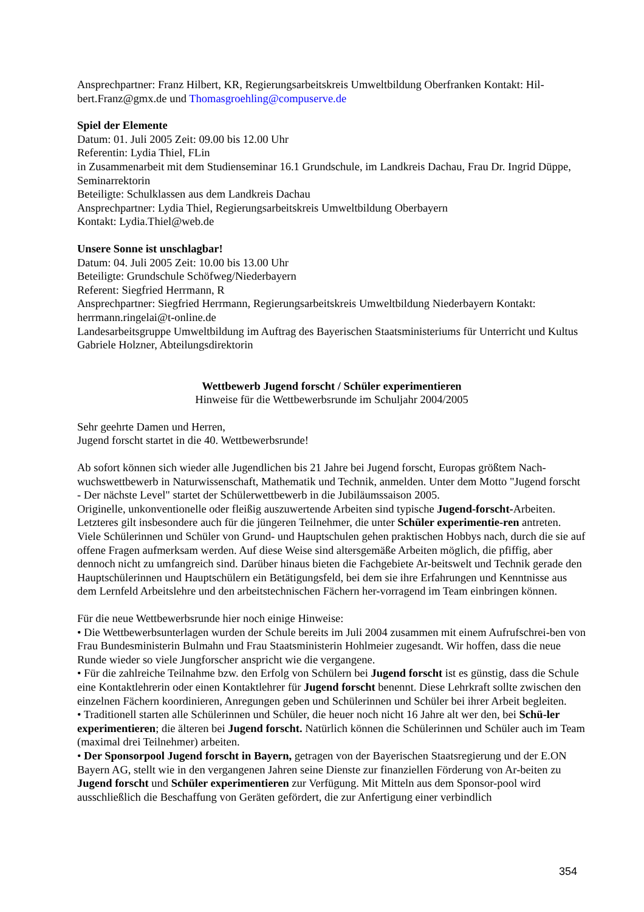Ansprechpartner: Franz Hilbert, KR, Regierungsarbeitskreis Umweltbildung Oberfranken Kontakt: Hil-bert.Franz@gmx.de und Thomasgroehling@compuserve.de
Spiel der Elemente
Datum: 01. Juli 2005 Zeit: 09.00 bis 12.00 Uhr
Referentin: Lydia Thiel, FLin
in Zusammenarbeit mit dem Studienseminar 16.1 Grundschule, im Landkreis Dachau, Frau Dr. Ingrid Düppe, Seminarrektorin
Beteiligte: Schulklassen aus dem Landkreis Dachau
Ansprechpartner: Lydia Thiel, Regierungsarbeitskreis Umweltbildung Oberbayern
Kontakt: Lydia.Thiel@web.de
Unsere Sonne ist unschlagbar!
Datum: 04. Juli 2005 Zeit: 10.00 bis 13.00 Uhr
Beteiligte: Grundschule Schöfweg/Niederbayern
Referent: Siegfried Herrmann, R
Ansprechpartner: Siegfried Herrmann, Regierungsarbeitskreis Umweltbildung Niederbayern Kontakt: herrmann.ringelai@t-online.de
Landesarbeitsgruppe Umweltbildung im Auftrag des Bayerischen Staatsministeriums für Unterricht und Kultus
Gabriele Holzner, Abteilungsdirektorin
Wettbewerb Jugend forscht / Schüler experimentieren
Hinweise für die Wettbewerbsrunde im Schuljahr 2004/2005
Sehr geehrte Damen und Herren,
Jugend forscht startet in die 40. Wettbewerbsrunde!
Ab sofort können sich wieder alle Jugendlichen bis 21 Jahre bei Jugend forscht, Europas größtem Nach-wuchswettbewerb in Naturwissenschaft, Mathematik und Technik, anmelden. Unter dem Motto "Jugend forscht - Der nächste Level" startet der Schülerwettbewerb in die Jubiläumssaison 2005.
Originelle, unkonventionelle oder fleißig auszuwertende Arbeiten sind typische Jugend-forscht-Arbeiten. Letzteres gilt insbesondere auch für die jüngeren Teilnehmer, die unter Schüler experimentie-ren antreten. Viele Schülerinnen und Schüler von Grund- und Hauptschulen gehen praktischen Hobbys nach, durch die sie auf offene Fragen aufmerksam werden. Auf diese Weise sind altersgemäße Arbeiten möglich, die pfiffig, aber dennoch nicht zu umfangreich sind. Darüber hinaus bieten die Fachgebiete Ar-beitswelt und Technik gerade den Hauptschülerinnen und Hauptschülern ein Betätigungsfeld, bei dem sie ihre Erfahrungen und Kenntnisse aus dem Lernfeld Arbeitslehre und den arbeitstechnischen Fächern her-vorragend im Team einbringen können.
Für die neue Wettbewerbsrunde hier noch einige Hinweise:
• Die Wettbewerbsunterlagen wurden der Schule bereits im Juli 2004 zusammen mit einem Aufrufschrei-ben von Frau Bundesministerin Bulmahn und Frau Staatsministerin Hohlmeier zugesandt. Wir hoffen, dass die neue Runde wieder so viele Jungforscher anspricht wie die vergangene.
• Für die zahlreiche Teilnahme bzw. den Erfolg von Schülern bei Jugend forscht ist es günstig, dass die Schule eine Kontaktlehrerin oder einen Kontaktlehrer für Jugend forscht benennt. Diese Lehrkraft sollte zwischen den einzelnen Fächern koordinieren, Anregungen geben und Schülerinnen und Schüler bei ihrer Arbeit begleiten.
• Traditionell starten alle Schülerinnen und Schüler, die heuer noch nicht 16 Jahre alt wer den, bei Schü-ler experimentieren; die älteren bei Jugend forscht. Natürlich können die Schülerinnen und Schüler auch im Team (maximal drei Teilnehmer) arbeiten.
• Der Sponsorpool Jugend forscht in Bayern, getragen von der Bayerischen Staatsregierung und der E.ON Bayern AG, stellt wie in den vergangenen Jahren seine Dienste zur finanziellen Förderung von Ar-beiten zu Jugend forscht und Schüler experimentieren zur Verfügung. Mit Mitteln aus dem Sponsor-pool wird ausschließlich die Beschaffung von Geräten gefördert, die zur Anfertigung einer verbindlich
354